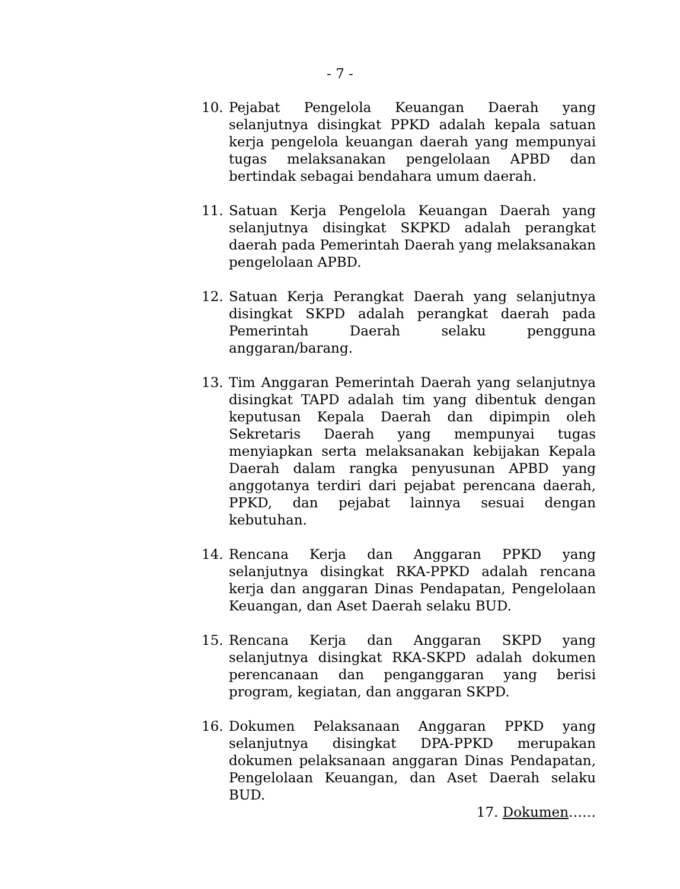- 7 -
10. Pejabat Pengelola Keuangan Daerah yang selanjutnya disingkat PPKD adalah kepala satuan kerja pengelola keuangan daerah yang mempunyai tugas melaksanakan pengelolaan APBD dan bertindak sebagai bendahara umum daerah.
11. Satuan Kerja Pengelola Keuangan Daerah yang selanjutnya disingkat SKPKD adalah perangkat daerah pada Pemerintah Daerah yang melaksanakan pengelolaan APBD.
12. Satuan Kerja Perangkat Daerah yang selanjutnya disingkat SKPD adalah perangkat daerah pada Pemerintah Daerah selaku pengguna anggaran/barang.
13. Tim Anggaran Pemerintah Daerah yang selanjutnya disingkat TAPD adalah tim yang dibentuk dengan keputusan Kepala Daerah dan dipimpin oleh Sekretaris Daerah yang mempunyai tugas menyiapkan serta melaksanakan kebijakan Kepala Daerah dalam rangka penyusunan APBD yang anggotanya terdiri dari pejabat perencana daerah, PPKD, dan pejabat lainnya sesuai dengan kebutuhan.
14. Rencana Kerja dan Anggaran PPKD yang selanjutnya disingkat RKA-PPKD adalah rencana kerja dan anggaran Dinas Pendapatan, Pengelolaan Keuangan, dan Aset Daerah selaku BUD.
15. Rencana Kerja dan Anggaran SKPD yang selanjutnya disingkat RKA-SKPD adalah dokumen perencanaan dan penganggaran yang berisi program, kegiatan, dan anggaran SKPD.
16. Dokumen Pelaksanaan Anggaran PPKD yang selanjutnya disingkat DPA-PPKD merupakan dokumen pelaksanaan anggaran Dinas Pendapatan, Pengelolaan Keuangan, dan Aset Daerah selaku BUD.
17. Dokumen……